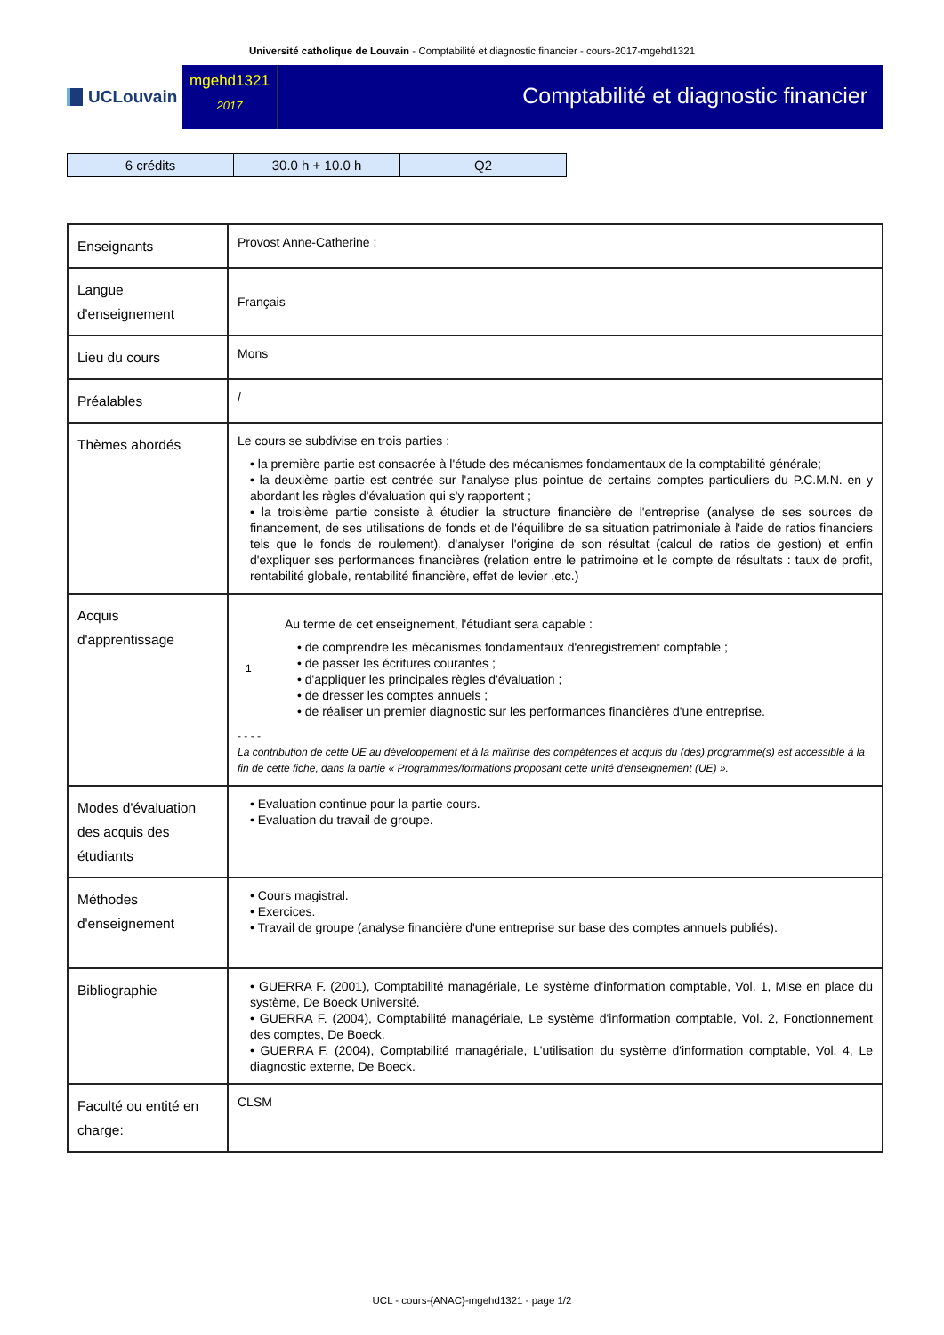Université catholique de Louvain - Comptabilité et diagnostic financier - cours-2017-mgehd1321
UCLouvain
mgehd1321
2017
Comptabilité et diagnostic financier
| 6 crédits | 30.0 h + 10.0 h | Q2 |
| Enseignants | Provost Anne-Catherine ; |
| Langue d'enseignement | Français |
| Lieu du cours | Mons |
| Préalables | / |
| Thèmes abordés | Le cours se subdivise en trois parties : • la première partie est consacrée à l'étude des mécanismes fondamentaux de la comptabilité générale; • la deuxième partie est centrée sur l'analyse plus pointue de certains comptes particuliers du P.C.M.N. en y abordant les règles d'évaluation qui s'y rapportent ; • la troisième partie consiste à étudier la structure financière de l'entreprise (analyse de ses sources de financement, de ses utilisations de fonds et de l'équilibre de sa situation patrimoniale à l'aide de ratios financiers tels que le fonds de roulement), d'analyser l'origine de son résultat (calcul de ratios de gestion) et enfin d'expliquer ses performances financières (relation entre le patrimoine et le compte de résultats : taux de profit, rentabilité globale, rentabilité financière, effet de levier ,etc.) |
| Acquis d'apprentissage | 1 Au terme de cet enseignement, l'étudiant sera capable : • de comprendre les mécanismes fondamentaux d'enregistrement comptable ; • de passer les écritures courantes ; • d'appliquer les principales règles d'évaluation ; • de dresser les comptes annuels ; • de réaliser un premier diagnostic sur les performances financières d'une entreprise. - - - - La contribution de cette UE au développement et à la maîtrise des compétences et acquis du (des) programme(s) est accessible à la fin de cette fiche, dans la partie « Programmes/formations proposant cette unité d'enseignement (UE) ». |
| Modes d'évaluation des acquis des étudiants | • Evaluation continue pour la partie cours. • Evaluation du travail de groupe. |
| Méthodes d'enseignement | • Cours magistral. • Exercices. • Travail de groupe (analyse financière d'une entreprise sur base des comptes annuels publiés). |
| Bibliographie | • GUERRA F. (2001), Comptabilité managériale, Le système d'information comptable, Vol. 1, Mise en place du système, De Boeck Université. • GUERRA F. (2004), Comptabilité managériale, Le système d'information comptable, Vol. 2, Fonctionnement des comptes, De Boeck. • GUERRA F. (2004), Comptabilité managériale, L'utilisation du système d'information comptable, Vol. 4, Le diagnostic externe, De Boeck. |
| Faculté ou entité en charge: | CLSM |
UCL - cours-{ANAC}-mgehd1321 - page 1/2